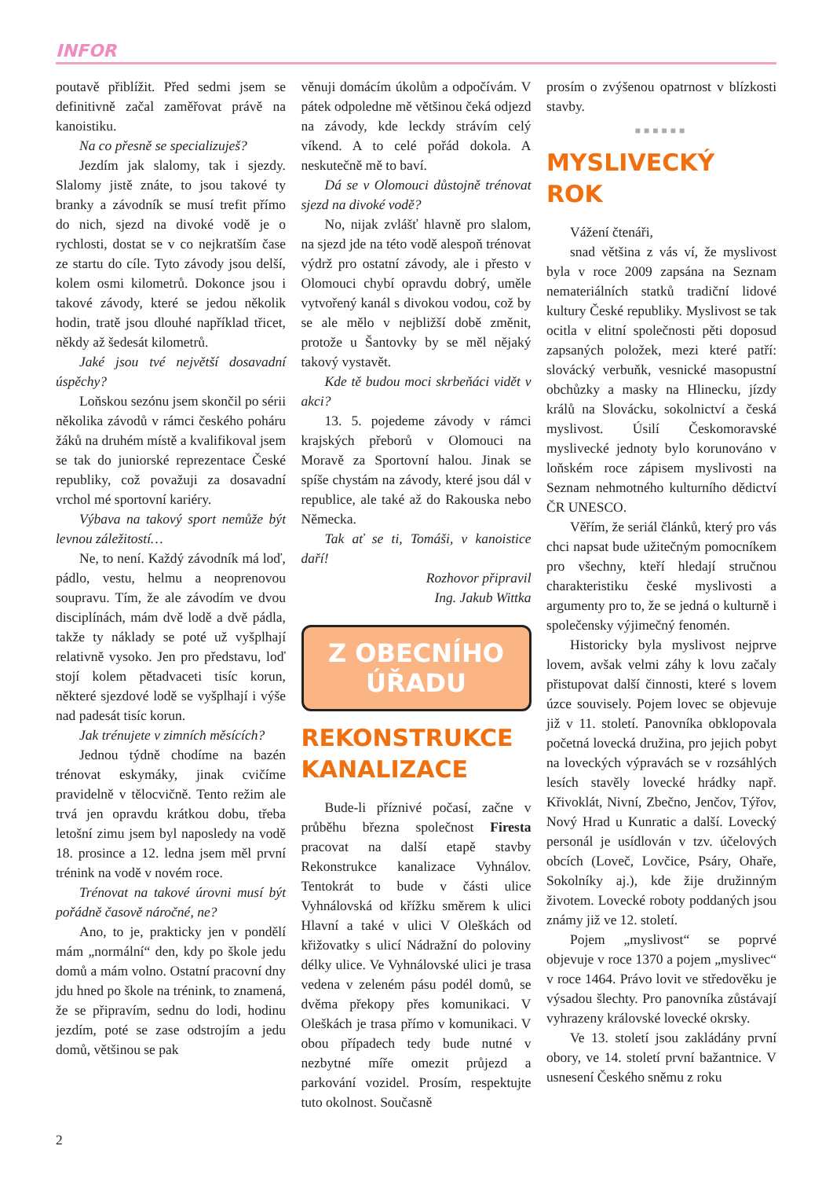INFOR
poutavě přiblížit. Před sedmi jsem se definitivně začal zaměřovat právě na kanoistiku.
Na co přesně se specializuješ?
Jezdím jak slalomy, tak i sjezdy. Slalomy jistě znáte, to jsou takové ty branky a závodník se musí trefit přímo do nich, sjezd na divoké vodě je o rychlosti, dostat se v co nejkratším čase ze startu do cíle. Tyto závody jsou delší, kolem osmi kilometrů. Dokonce jsou i takové závody, které se jedou několik hodin, tratě jsou dlouhé například třicet, někdy až šedesát kilometrů.
Jaké jsou tvé největší dosavadní úspěchy?
Loňskou sezónu jsem skončil po sérii několika závodů v rámci českého poháru žáků na druhém místě a kvalifikoval jsem se tak do juniorské reprezentace České republiky, což považuji za dosavadní vrchol mé sportovní kariéry.
Výbava na takový sport nemůže být levnou záležitostí…
Ne, to není. Každý závodník má loď, pádlo, vestu, helmu a neoprenovou soupravu. Tím, že ale závodím ve dvou disciplínách, mám dvě lodě a dvě pádla, takže ty náklady se poté už vyšplhají relativně vysoko. Jen pro představu, loď stojí kolem pětadvaceti tisíc korun, některé sjezdové lodě se vyšplhají i výše nad padesát tisíc korun.
Jak trénujete v zimních měsících?
Jednou týdně chodíme na bazén trénovat eskymáky, jinak cvičíme pravidelně v tělocvičně. Tento režim ale trvá jen opravdu krátkou dobu, třeba letošní zimu jsem byl naposledy na vodě 18. prosince a 12. ledna jsem měl první trénink na vodě v novém roce.
Trénovat na takové úrovni musí být pořádně časově náročné, ne?
Ano, to je, prakticky jen v pondělí mám „normální“ den, kdy po škole jedu domů a mám volno. Ostatní pracovní dny jdu hned po škole na trénink, to znamená, že se připravím, sednu do lodi, hodinu jezdím, poté se zase odstrojím a jedu domů, většinou se pak
věnuji domácím úkolům a odpočívám. V pátek odpoledne mě většinou čeká odjezd na závody, kde leckdy strávím celý víkend. A to celé pořád dokola. A neskutečně mě to baví.
Dá se v Olomouci důstojně trénovat sjezd na divoké vodě?
No, nijak zvlášť hlavně pro slalom, na sjezd jde na této vodě alespoň trénovat výdrž pro ostatní závody, ale i přesto v Olomouci chybí opravdu dobrý, uměle vytvořený kanál s divokou vodou, což by se ale mělo v nejbližší době změnit, protože u Šantovky by se měl nějaký takový vystavět.
Kde tě budou moci skrbeňáci vidět v akci?
13. 5. pojedeme závody v rámci krajských přeborů v Olomouci na Moravě za Sportovní halou. Jinak se spíše chystám na závody, které jsou dál v republice, ale také až do Rakouska nebo Německa.
Tak ať se ti, Tomáši, v kanoistice daří!
Rozhovor připravil
Ing. Jakub Wittka
Z OBECNÍHO
ÚŘADU
REKONSTRUKCE KANALIZACE
Bude-li příznivé počasí, začne v průběhu března společnost Firesta pracovat na další etapě stavby Rekonstrukce kanalizace Vyhnálov. Tentokrát to bude v části ulice Vyhnálovská od křížku směrem k ulici Hlavní a také v ulici V Oleškách od křižovatky s ulicí Nádražní do poloviny délky ulice. Ve Vyhnálovské ulici je trasa vedena v zeleném pásu podél domů, se dvěma překopy přes komunikaci. V Oleškách je trasa přímo v komunikaci. V obou případech tedy bude nutné v nezbytné míře omezit průjezd a parkování vozidel. Prosím, respektujte tuto okolnost. Současně
prosím o zvýšenou opatrnost v blízkosti stavby.
■■■■■■
MYSLIVECKÝ ROK
Vážení čtenáři,
snad většina z vás ví, že myslivost byla v roce 2009 zapsána na Seznam nemateriálních statků tradiční lidové kultury České republiky. Myslivost se tak ocitla v elitní společnosti pěti doposud zapsaných položek, mezi které patří: slovácký verbuňk, vesnické masopustní obchůzky a masky na Hlinecku, jízdy králů na Slovácku, sokolnictví a česká myslivost. Úsilí Českomoravské myslivecké jednoty bylo korunováno v loňském roce zápisem myslivosti na Seznam nehmotného kulturního dědictví ČR UNESCO.
Věřím, že seriál článků, který pro vás chci napsat bude užitečným pomocníkem pro všechny, kteří hledají stručnou charakteristiku české myslivosti a argumenty pro to, že se jedná o kulturně i společensky výjimečný fenomén.
Historicky byla myslivost nejprve lovem, avšak velmi záhy k lovu začaly přistupovat další činnosti, které s lovem úzce souvisely. Pojem lovec se objevuje již v 11. století. Panovníka obklopovala početná lovecká družina, pro jejich pobyt na loveckých výpravách se v rozsáhlých lesích stavěly lovecké hrádky např. Křivoklát, Nivní, Zbečno, Jenčov, Týřov, Nový Hrad u Kunratic a další. Lovecký personál je usídlován v tzv. účelových obcích (Loveč, Lovčice, Psáry, Ohaře, Sokolníky aj.), kde žije družinným životem. Lovecké roboty poddaných jsou známy již ve 12. století.
Pojem „myslivost“ se poprvé objevuje v roce 1370 a pojem „myslivec“ v roce 1464. Právo lovit ve středověku je výsadou šlechty. Pro panovníka zůstávají vyhrazeny královské lovecké okrsky.
Ve 13. století jsou zakládány první obory, ve 14. století první bažantnice. V usnesení Českého sněmu z roku
2